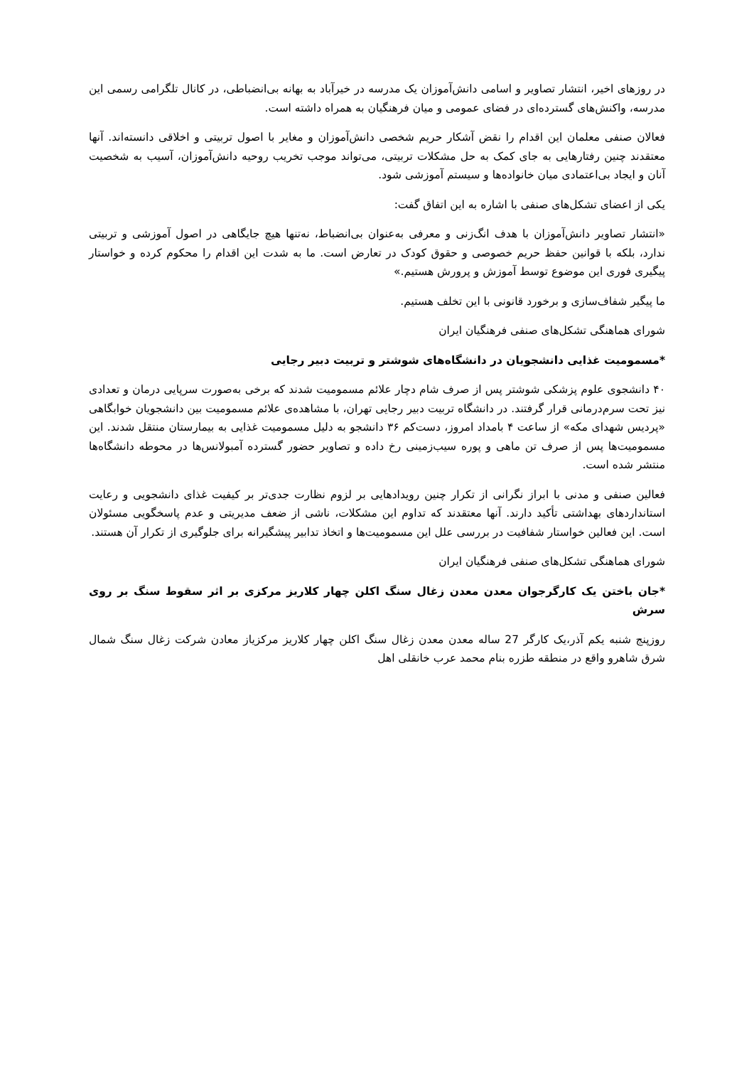در روزهای اخیر، انتشار تصاویر و اسامی دانش‌آموزان یک مدرسه در خیرآباد به بهانه بی‌انضباطی، در کانال تلگرامی رسمی این مدرسه، واکنش‌های گسترده‌ای در فضای عمومی و میان فرهنگیان به همراه داشته است.
فعالان صنفی معلمان این اقدام را نقض آشکار حریم شخصی دانش‌آموزان و مغایر با اصول تربیتی و اخلاقی دانسته‌اند. آنها معتقدند چنین رفتارهایی به جای کمک به حل مشکلات تربیتی، می‌تواند موجب تخریب روحیه دانش‌آموزان، آسیب به شخصیت آنان و ایجاد بی‌اعتمادی میان خانواده‌ها و سیستم آموزشی شود.
یکی از اعضای تشکل‌های صنفی با اشاره به این اتفاق گفت:
«انتشار تصاویر دانش‌آموزان با هدف انگ‌زنی و معرفی به‌عنوان بی‌انضباط، نه‌تنها هیچ جایگاهی در اصول آموزشی و تربیتی ندارد، بلکه با قوانین حفظ حریم خصوصی و حقوق کودک در تعارض است. ما به شدت این اقدام را محکوم کرده و خواستار پیگیری فوری این موضوع توسط آموزش و پرورش هستیم.»
ما پیگیر شفاف‌سازی و برخورد قانونی با این تخلف هستیم.
شورای هماهنگی تشکل‌های صنفی فرهنگیان ایران
*مسمومیت غذایی دانشجویان در دانشگاه‌های شوشتر و تربیت دبیر رجایی
۴۰ دانشجوی علوم پزشکی شوشتر پس از صرف شام دچار علائم مسمومیت شدند که برخی به‌صورت سرپایی درمان و تعدادی نیز تحت سرم‌درمانی قرار گرفتند. در دانشگاه تربیت دبیر رجایی تهران، با مشاهده‌ی علائم مسمومیت بین دانشجویان خوابگاهی «پردیس شهدای مکه» از ساعت ۴ بامداد امروز، دست‌کم ۳۶ دانشجو به دلیل مسمومیت غذایی به بیمارستان منتقل شدند. این مسمومیت‌ها پس از صرف تن ماهی و پوره سیب‌زمینی رخ داده و تصاویر حضور گسترده آمبولانس‌ها در محوطه دانشگاه‌ها منتشر شده است.
فعالین صنفی و مدنی با ابراز نگرانی از تکرار چنین رویدادهایی بر لزوم نظارت جدی‌تر بر کیفیت غذای دانشجویی و رعایت استانداردهای بهداشتی تأکید دارند. آنها معتقدند که تداوم این مشکلات، ناشی از ضعف مدیریتی و عدم پاسخگویی مسئولان است. این فعالین خواستار شفافیت در بررسی علل این مسمومیت‌ها و اتخاذ تدابیر پیشگیرانه برای جلوگیری از تکرار آن هستند.
شورای هماهنگی تشکل‌های صنفی فرهنگیان ایران
*جان باختن یک کارگرجوان معدن معدن زغال سنگ اکلن چهار کلاریز مرکزی بر اثر سقوط سنگ بر روی سرش
روزپنج شنبه یکم آذر،یک کارگر 27 ساله معدن معدن زغال سنگ اکلن چهار کلاریز مرکزیاز معادن شرکت زغال سنگ شمال شرق شاهرو واقع در منطقه طزره بنام محمد عرب خانقلی اهل